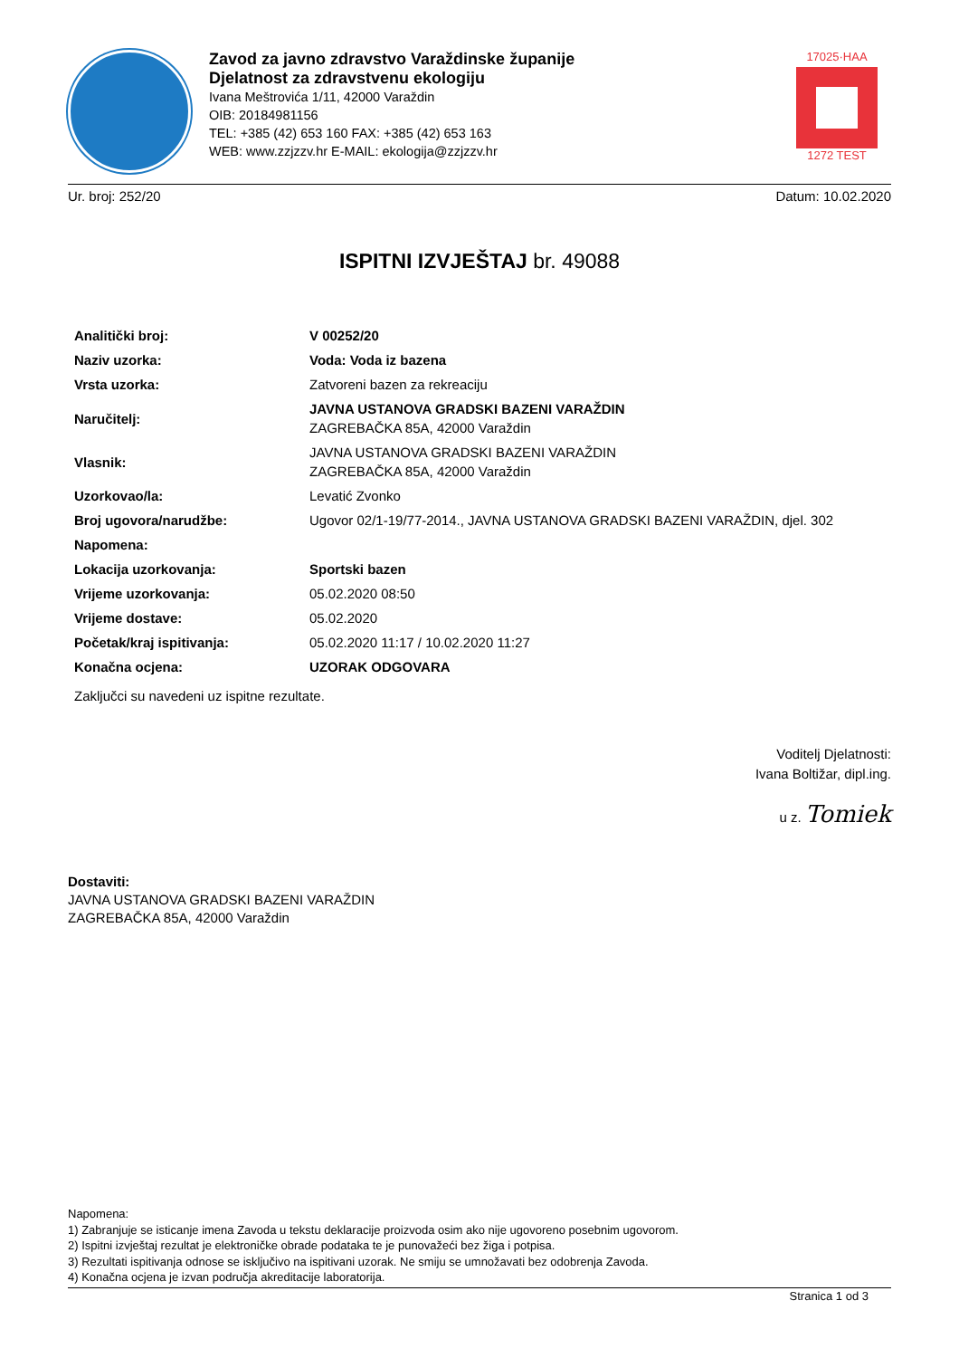Zavod za javno zdravstvo Varaždinske županije
Djelatnost za zdravstvenu ekologiju
Ivana Meštrovića 1/11, 42000 Varaždin
OIB: 20184981156
TEL: +385 (42) 653 160 FAX: +385 (42) 653 163
WEB: www.zzjzzv.hr E-MAIL: ekologija@zzjzzv.hr
17025·HAA
1272 TEST
Ur. broj: 252/20 Datum: 10.02.2020
ISPITNI IZVJEŠTAJ br. 49088
| Analitički broj: | V 00252/20 |
| Naziv uzorka: | Voda: Voda iz bazena |
| Vrsta uzorka: | Zatvoreni bazen za rekreaciju |
| Naručitelj: | JAVNA USTANOVA GRADSKI BAZENI VARAŽDIN ZAGREBAČKA 85A, 42000 Varaždin |
| Vlasnik: | JAVNA USTANOVA GRADSKI BAZENI VARAŽDIN ZAGREBAČKA 85A, 42000 Varaždin |
| Uzorkovao/la: | Levatić Zvonko |
| Broj ugovora/narudžbe: | Ugovor 02/1-19/77-2014., JAVNA USTANOVA GRADSKI BAZENI VARAŽDIN, djel. 302 |
| Napomena: | |
| Lokacija uzorkovanja: | Sportski bazen |
| Vrijeme uzorkovanja: | 05.02.2020 08:50 |
| Vrijeme dostave: | 05.02.2020 |
| Početak/kraj ispitivanja: | 05.02.2020 11:17 / 10.02.2020 11:27 |
| Konačna ocjena: | UZORAK ODGOVARA |
Zaključci su navedeni uz ispitne rezultate.
Voditelj Djelatnosti:
Ivana Boltižar, dipl.ing.
u z. Tomiek
Dostaviti:
JAVNA USTANOVA GRADSKI BAZENI VARAŽDIN
ZAGREBAČKA 85A, 42000 Varaždin
Napomena:
1) Zabranjuje se isticanje imena Zavoda u tekstu deklaracije proizvoda osim ako nije ugovoreno posebnim ugovorom.
2) Ispitni izvještaj rezultat je elektroničke obrade podataka te je punovažeći bez žiga i potpisa.
3) Rezultati ispitivanja odnose se isključivo na ispitivani uzorak. Ne smiju se umnožavati bez odobrenja Zavoda.
4) Konačna ocjena je izvan područja akreditacije laboratorija.
Stranica 1 od 3